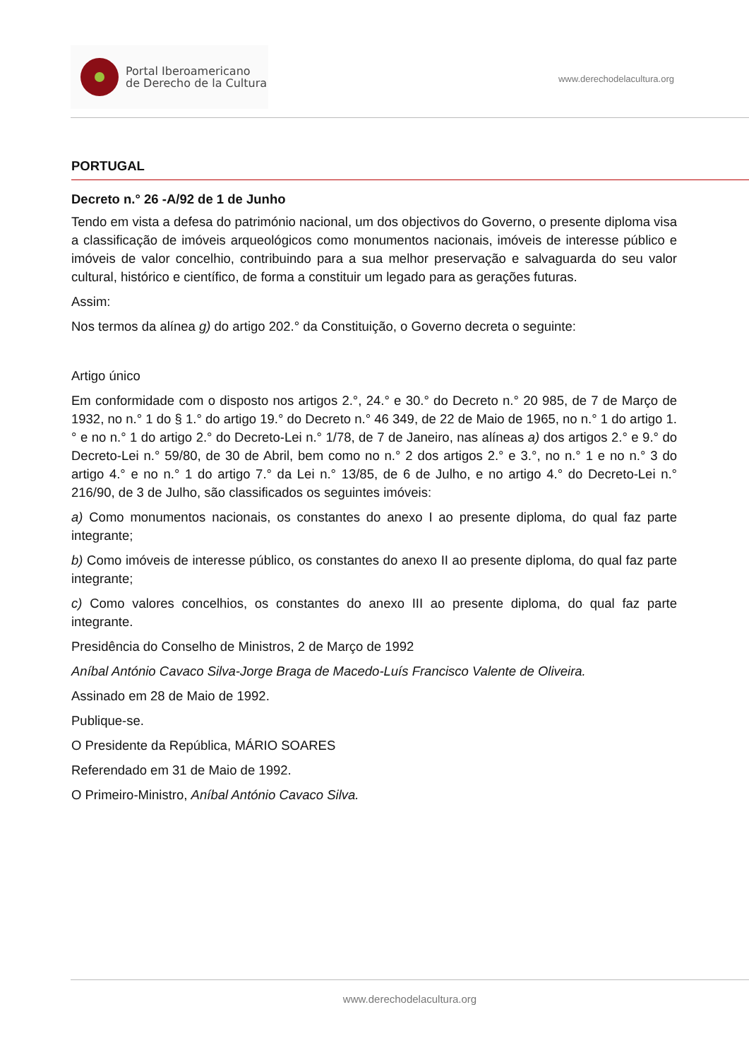Portal Iberoamericano
de Derecho de la Cultura
www.derechodelacultura.org
PORTUGAL
Decreto n.° 26 -A/92 de 1 de Junho
Tendo em vista a defesa do património nacional, um dos objectivos do Governo, o presente diploma visa a classificação de imóveis arqueológicos como monumentos nacionais, imóveis de interesse público e imóveis de valor concelhio, contribuindo para a sua melhor preservação e salvaguarda do seu valor cultural, histórico e científico, de forma a constituir um legado para as gerações futuras.
Assim:
Nos termos da alínea g) do artigo 202.° da Constituição, o Governo decreta o seguinte:
Artigo único
Em conformidade com o disposto nos artigos 2.°, 24.° e 30.° do Decreto n.° 20 985, de 7 de Março de 1932, no n.° 1 do § 1.° do artigo 19.° do Decreto n.° 46 349, de 22 de Maio de 1965, no n.° 1 do artigo 1.° e no n.° 1 do artigo 2.° do Decreto-Lei n.° 1/78, de 7 de Janeiro, nas alíneas a) dos artigos 2.° e 9.° do Decreto-Lei n.° 59/80, de 30 de Abril, bem como no n.° 2 dos artigos 2.° e 3.°, no n.° 1 e no n.° 3 do artigo 4.° e no n.° 1 do artigo 7.° da Lei n.° 13/85, de 6 de Julho, e no artigo 4.° do Decreto-Lei n.° 216/90, de 3 de Julho, são classificados os seguintes imóveis:
a) Como monumentos nacionais, os constantes do anexo I ao presente diploma, do qual faz parte integrante;
b) Como imóveis de interesse público, os constantes do anexo II ao presente diploma, do qual faz parte integrante;
c) Como valores concelhios, os constantes do anexo III ao presente diploma, do qual faz parte integrante.
Presidência do Conselho de Ministros, 2 de Março de 1992
Aníbal António Cavaco Silva-Jorge Braga de Macedo-Luís Francisco Valente de Oliveira.
Assinado em 28 de Maio de 1992.
Publique-se.
O Presidente da República, MÁRIO SOARES
Referendado em 31 de Maio de 1992.
O Primeiro-Ministro, Aníbal António Cavaco Silva.
www.derechodelacultura.org